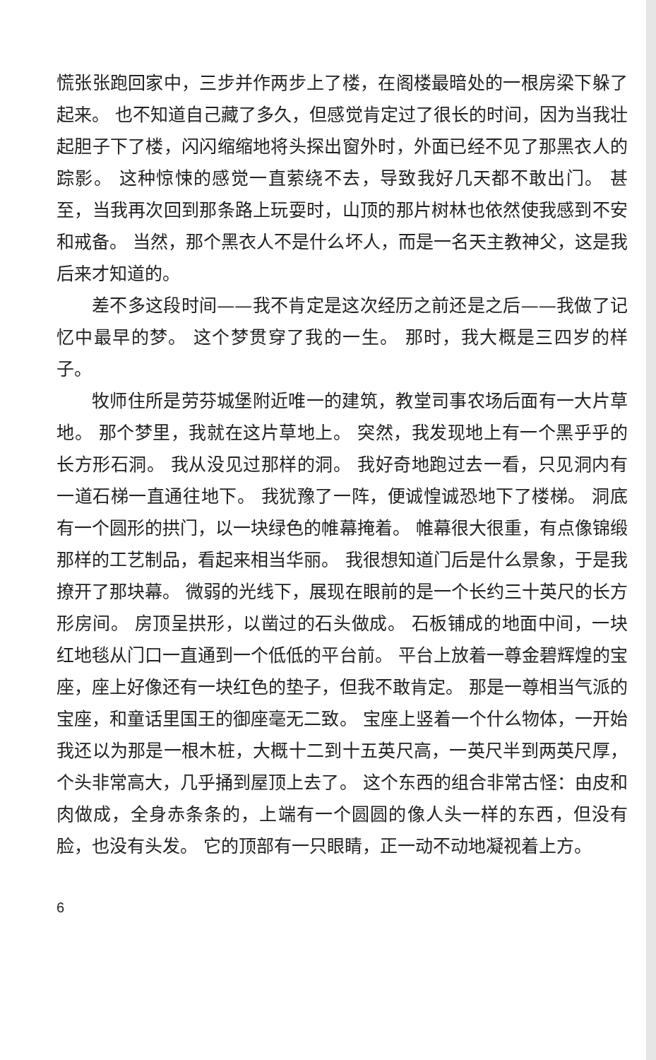慌张张跑回家中，三步并作两步上了楼，在阁楼最暗处的一根房梁下躲了起来。 也不知道自己藏了多久，但感觉肯定过了很长的时间，因为当我壮起胆子下了楼，闪闪缩缩地将头探出窗外时，外面已经不见了那黑衣人的踪影。 这种惊悚的感觉一直萦绕不去，导致我好几天都不敢出门。 甚至，当我再次回到那条路上玩耍时，山顶的那片树林也依然使我感到不安和戒备。 当然，那个黑衣人不是什么坏人，而是一名天主教神父，这是我后来才知道的。
差不多这段时间——我不肯定是这次经历之前还是之后——我做了记忆中最早的梦。 这个梦贯穿了我的一生。 那时，我大概是三四岁的样子。
牧师住所是劳芬城堡附近唯一的建筑，教堂司事农场后面有一大片草地。 那个梦里，我就在这片草地上。 突然，我发现地上有一个黑乎乎的长方形石洞。 我从没见过那样的洞。 我好奇地跑过去一看，只见洞内有一道石梯一直通往地下。 我犹豫了一阵，便诚惶诚恐地下了楼梯。 洞底有一个圆形的拱门，以一块绿色的帷幕掩着。 帷幕很大很重，有点像锦缎那样的工艺制品，看起来相当华丽。 我很想知道门后是什么景象，于是我撩开了那块幕。 微弱的光线下，展现在眼前的是一个长约三十英尺的长方形房间。 房顶呈拱形，以凿过的石头做成。 石板铺成的地面中间，一块红地毯从门口一直通到一个低低的平台前。 平台上放着一尊金碧辉煌的宝座，座上好像还有一块红色的垫子，但我不敢肯定。 那是一尊相当气派的宝座，和童话里国王的御座毫无二致。 宝座上竖着一个什么物体，一开始我还以为那是一根木桩，大概十二到十五英尺高，一英尺半到两英尺厚，个头非常高大，几乎捅到屋顶上去了。 这个东西的组合非常古怪：由皮和肉做成，全身赤条条的，上端有一个圆圆的像人头一样的东西，但没有脸，也没有头发。 它的顶部有一只眼睛，正一动不动地凝视着上方。
6